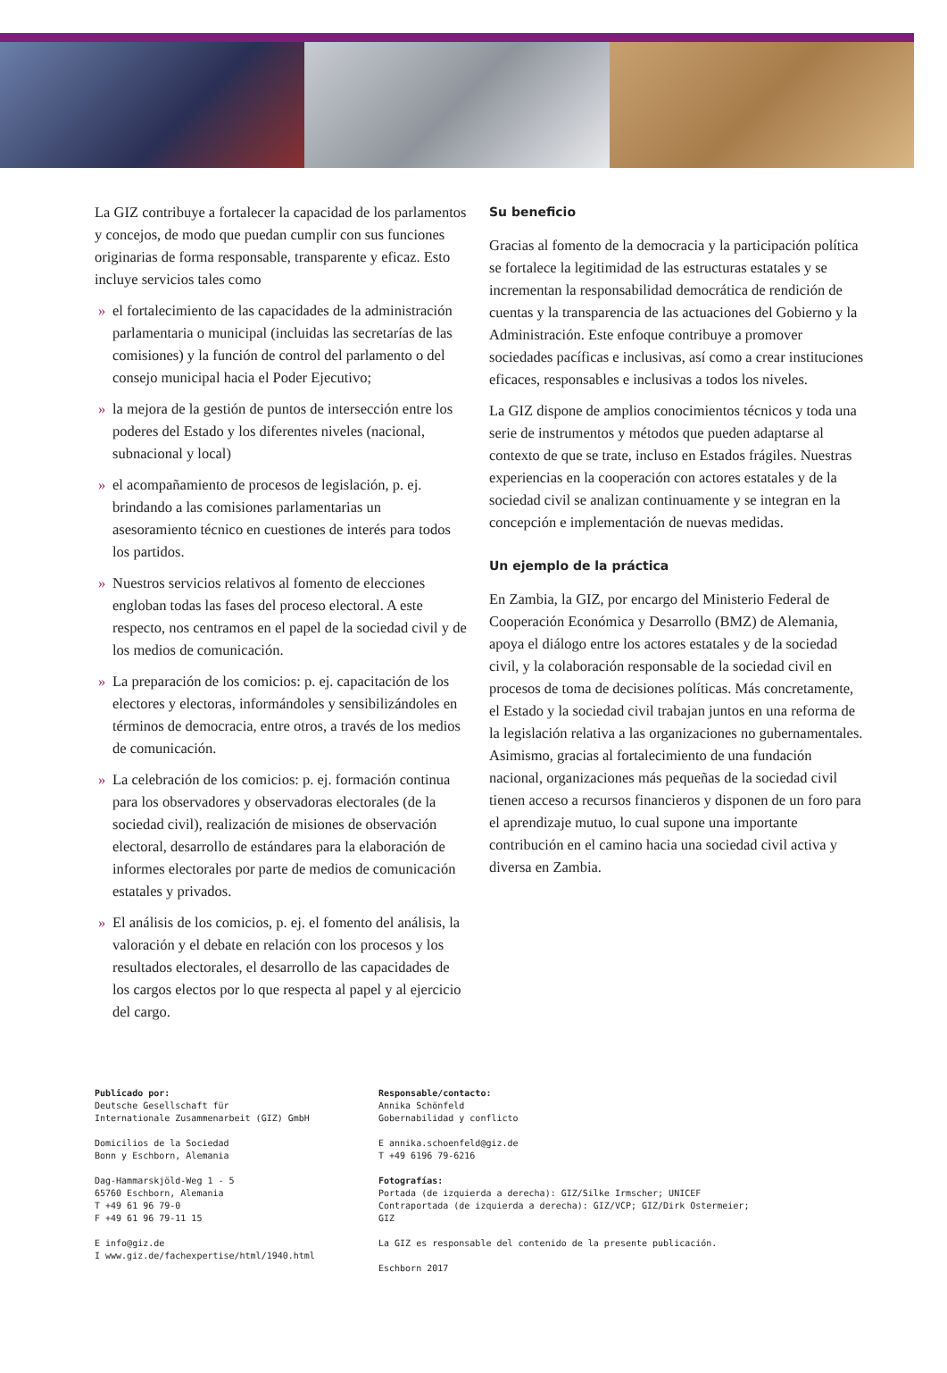La GIZ contribuye a fortalecer la capacidad de los parlamentos y concejos, de modo que puedan cumplir con sus funciones originarias de forma responsable, transparente y eficaz. Esto incluye servicios tales como
» el fortalecimiento de las capacidades de la administración parlamentaria o municipal (incluidas las secretarías de las comisiones) y la función de control del parlamento o del consejo municipal hacia el Poder Ejecutivo;
» la mejora de la gestión de puntos de intersección entre los poderes del Estado y los diferentes niveles (nacional, subnacional y local)
» el acompañamiento de procesos de legislación, p. ej. brindando a las comisiones parlamentarias un asesoramiento técnico en cuestiones de interés para todos los partidos.
» Nuestros servicios relativos al fomento de elecciones engloban todas las fases del proceso electoral. A este respecto, nos centramos en el papel de la sociedad civil y de los medios de comunicación.
» La preparación de los comicios: p. ej. capacitación de los electores y electoras, informándoles y sensibilizándoles en términos de democracia, entre otros, a través de los medios de comunicación.
» La celebración de los comicios: p. ej. formación continua para los observadores y observadoras electorales (de la sociedad civil), realización de misiones de observación electoral, desarrollo de estándares para la elaboración de informes electorales por parte de medios de comunicación estatales y privados.
» El análisis de los comicios, p. ej. el fomento del análisis, la valoración y el debate en relación con los procesos y los resultados electorales, el desarrollo de las capacidades de los cargos electos por lo que respecta al papel y al ejercicio del cargo.
Su beneficio
Gracias al fomento de la democracia y la participación política se fortalece la legitimidad de las estructuras estatales y se incrementan la responsabilidad democrática de rendición de cuentas y la transparencia de las actuaciones del Gobierno y la Administración. Este enfoque contribuye a promover sociedades pacíficas e inclusivas, así como a crear instituciones eficaces, responsables e inclusivas a todos los niveles.
La GIZ dispone de amplios conocimientos técnicos y toda una serie de instrumentos y métodos que pueden adaptarse al contexto de que se trate, incluso en Estados frágiles. Nuestras experiencias en la cooperación con actores estatales y de la sociedad civil se analizan continuamente y se integran en la concepción e implementación de nuevas medidas.
Un ejemplo de la práctica
En Zambia, la GIZ, por encargo del Ministerio Federal de Cooperación Económica y Desarrollo (BMZ) de Alemania, apoya el diálogo entre los actores estatales y de la sociedad civil, y la colaboración responsable de la sociedad civil en procesos de toma de decisiones políticas. Más concretamente, el Estado y la sociedad civil trabajan juntos en una reforma de la legislación relativa a las organizaciones no gubernamentales. Asimismo, gracias al fortalecimiento de una fundación nacional, organizaciones más pequeñas de la sociedad civil tienen acceso a recursos financieros y disponen de un foro para el aprendizaje mutuo, lo cual supone una importante contribución en el camino hacia una sociedad civil activa y diversa en Zambia.
Publicado por:
Deutsche Gesellschaft für
Internationale Zusammenarbeit (GIZ) GmbH
Domicilios de la Sociedad
Bonn y Eschborn, Alemania
Dag-Hammarskjöld-Weg 1 - 5
65760 Eschborn, Alemania
T +49 61 96 79-0
F +49 61 96 79-11 15
E info@giz.de
I www.giz.de/fachexpertise/html/1940.html
Responsable/contacto:
Annika Schönfeld
Gobernabilidad y conflicto
E annika.schoenfeld@giz.de
T +49 6196 79-6216
Fotografías:
Portada (de izquierda a derecha): GIZ/Silke Irmscher; UNICEF
Contraportada (de izquierda a derecha): GIZ/VCP; GIZ/Dirk Ostermeier; GIZ
La GIZ es responsable del contenido de la presente publicación.
Eschborn 2017